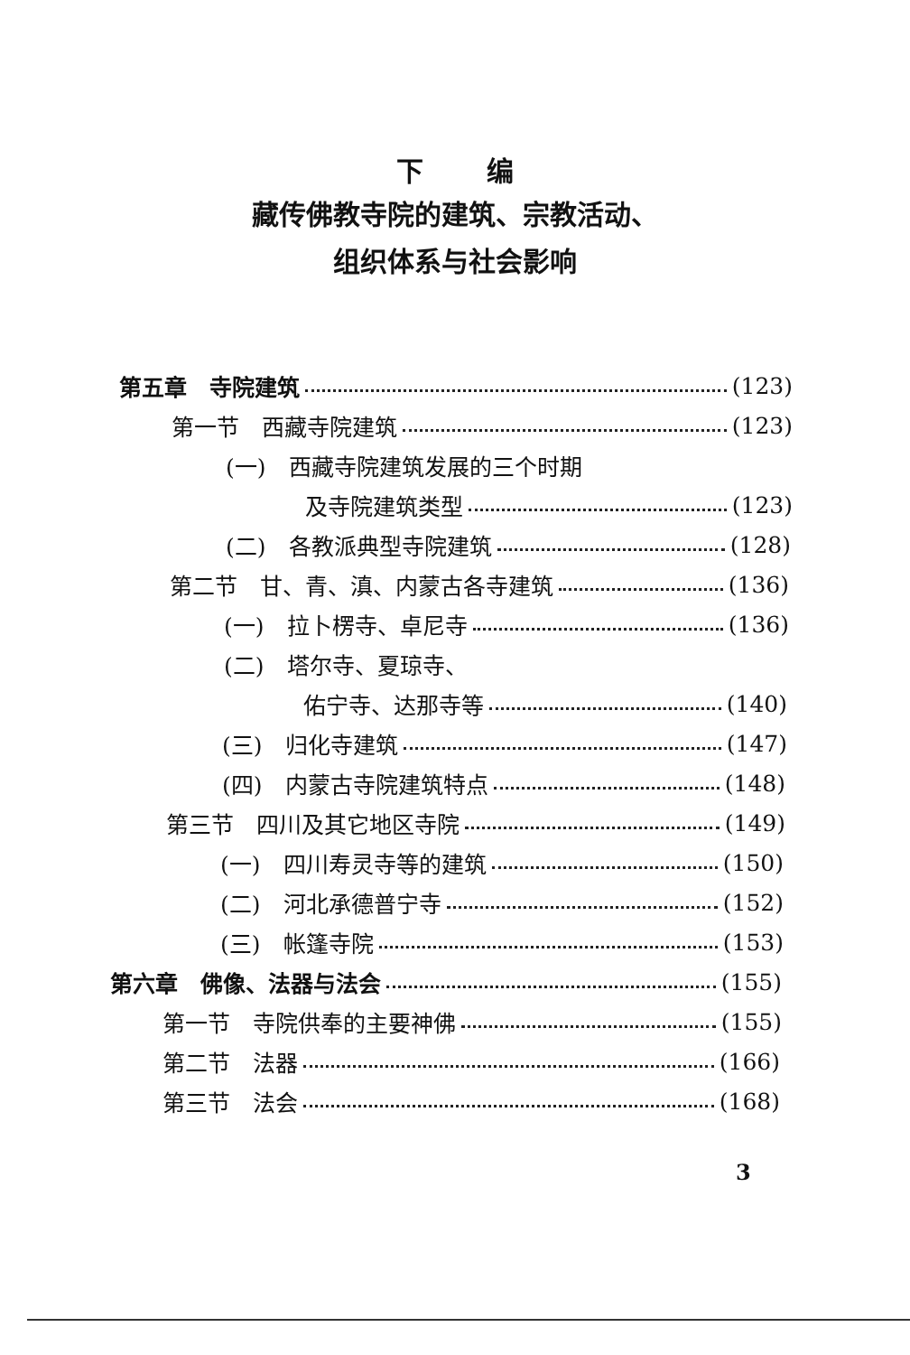下 编
藏传佛教寺院的建筑、宗教活动、
组织体系与社会影响
第五章　寺院建筑 (123)
第一节　西藏寺院建筑 (123)
(一)　西藏寺院建筑发展的三个时期
及寺院建筑类型 (123)
(二)　各教派典型寺院建筑 (128)
第二节　甘、青、滇、内蒙古各寺建筑 (136)
(一)　拉卜楞寺、卓尼寺 (136)
(二)　塔尔寺、夏琼寺、
佑宁寺、达那寺等 (140)
(三)　归化寺建筑 (147)
(四)　内蒙古寺院建筑特点 (148)
第三节　四川及其它地区寺院 (149)
(一)　四川寿灵寺等的建筑 (150)
(二)　河北承德普宁寺 (152)
(三)　帐篷寺院 (153)
第六章　佛像、法器与法会 (155)
第一节　寺院供奉的主要神佛 (155)
第二节　法器 (166)
第三节　法会 (168)
3